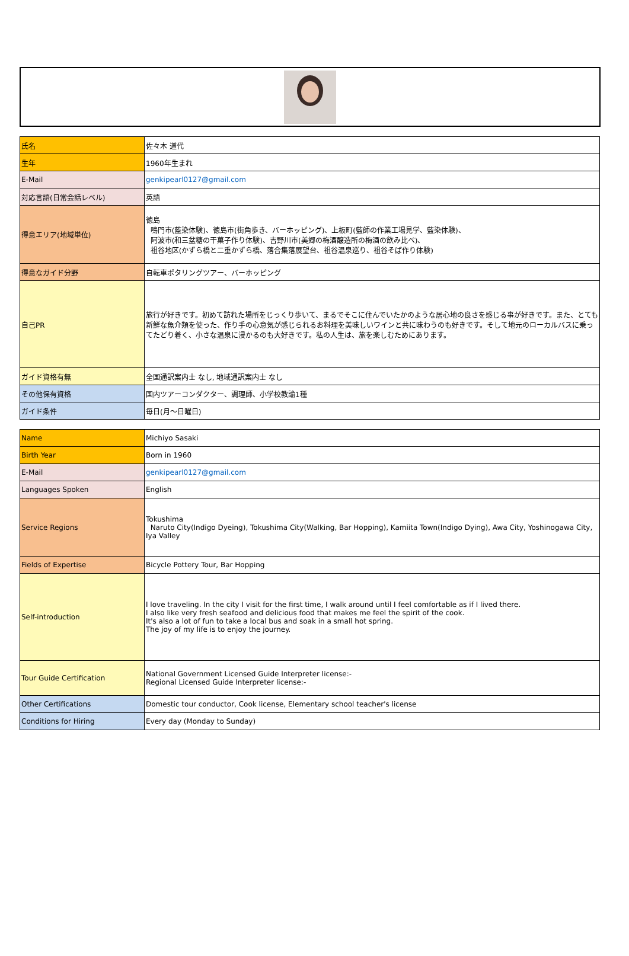| 氏名 | 佐々木 道代 |
| 生年 | 1960年生まれ |
| E-Mail | genkipearl0127@gmail.com |
| 対応言語(日常会話レベル) | 英語 |
| 得意エリア(地域単位) | 徳島 鳴門市(藍染体験)、徳島市(街角歩き、バーホッピング)、上板町(藍師の作業工場見学、藍染体験)、 阿波市(和三盆糖の干菓子作り体験)、吉野川市(美郷の梅酒醸造所の梅酒の飲み比べ)、 祖谷地区(かずら橋と二重かずら橋、落合集落展望台、祖谷温泉巡り、祖谷そば作り体験) |
| 得意なガイド分野 | 自転車ポタリングツアー、バーホッピング |
| 自己PR | 旅行が好きです。初めて訪れた場所をじっくり歩いて、まるでそこに住んでいたかのような居心地の良さを感じる事が好きです。また、とても新鮮な魚介類を使った、作り手の心意気が感じられるお料理を美味しいワインと共に味わうのも好きです。そして地元のローカルバスに乗ってたどり着く、小さな温泉に浸かるのも大好きです。私の人生は、旅を楽しむためにあります。 |
| ガイド資格有無 | 全国通訳案内士 なし, 地域通訳案内士 なし |
| その他保有資格 | 国内ツアーコンダクター、調理師、小学校教諭1種 |
| ガイド条件 | 毎日(月～日曜日) |
| Name | Michiyo Sasaki |
| Birth Year | Born in 1960 |
| E-Mail | genkipearl0127@gmail.com |
| Languages Spoken | English |
| Service Regions | Tokushima Naruto City(Indigo Dyeing), Tokushima City(Walking, Bar Hopping), Kamiita Town(Indigo Dying), Awa City, Yoshinogawa City, Iya Valley |
| Fields of Expertise | Bicycle Pottery Tour, Bar Hopping |
| Self-introduction | I love traveling. In the city I visit for the first time, I walk around until I feel comfortable as if I lived there. I also like very fresh seafood and delicious food that makes me feel the spirit of the cook. It's also a lot of fun to take a local bus and soak in a small hot spring. The joy of my life is to enjoy the journey. |
| Tour Guide Certification | National Government Licensed Guide Interpreter license:- Regional Licensed Guide Interpreter license:- |
| Other Certifications | Domestic tour conductor, Cook license, Elementary school teacher's license |
| Conditions for Hiring | Every day (Monday to Sunday) |